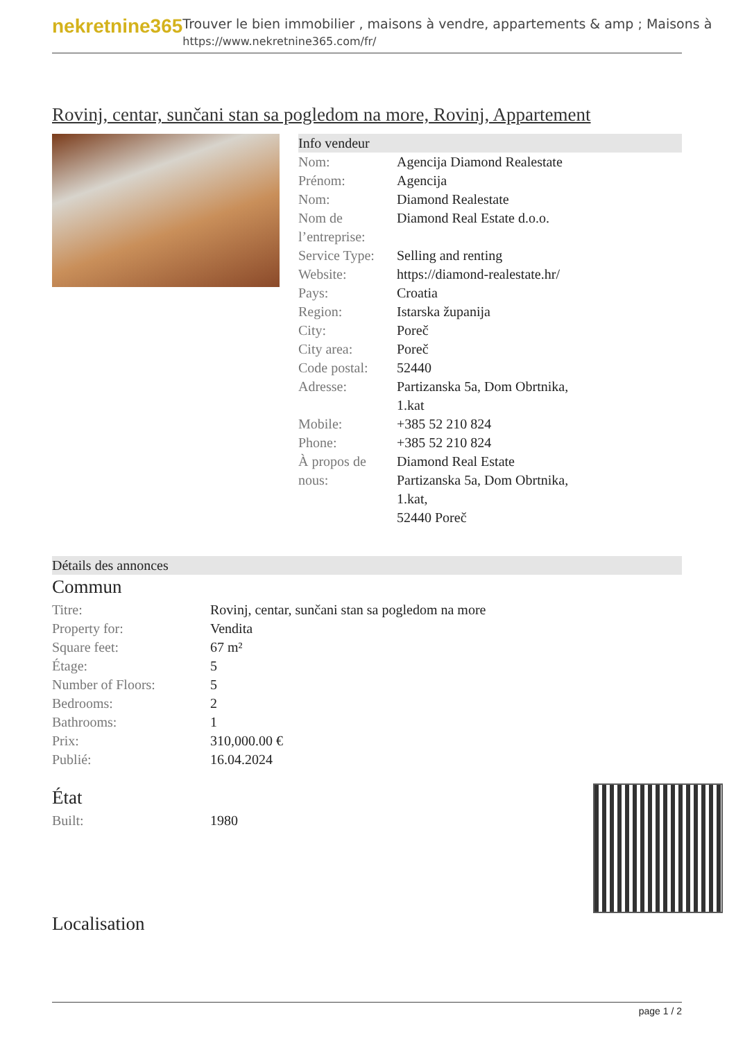nekretnine365
Trouver le bien immobilier , maisons à vendre, appartements & amp ; Maisons à
https://www.nekretnine365.com/fr/
Rovinj, centar, sunčani stan sa pogledom na more, Rovinj, Appartement
Info vendeur
| Nom: | Agencija Diamond Realestate |
| Prénom: | Agencija |
| Nom: | Diamond Realestate |
| Nom de l’entreprise: | Diamond Real Estate d.o.o. |
| Service Type: | Selling and renting |
| Website: | https://diamond-realestate.hr/ |
| Pays: | Croatia |
| Region: | Istarska županija |
| City: | Poreč |
| City area: | Poreč |
| Code postal: | 52440 |
| Adresse: | Partizanska 5a, Dom Obrtnika, 1.kat |
| Mobile: | +385 52 210 824 |
| Phone: | +385 52 210 824 |
| À propos de nous: | Diamond Real Estate Partizanska 5a, Dom Obrtnika, 1.kat, 52440 Poreč |
Détails des annonces
Commun
| Titre: | Rovinj, centar, sunčani stan sa pogledom na more |
| Property for: | Vendita |
| Square feet: | 67 m² |
| Étage: | 5 |
| Number of Floors: | 5 |
| Bedrooms: | 2 |
| Bathrooms: | 1 |
| Prix: | 310,000.00 € |
| Publié: | 16.04.2024 |
État
| Built: | 1980 |
Localisation
page 1 / 2